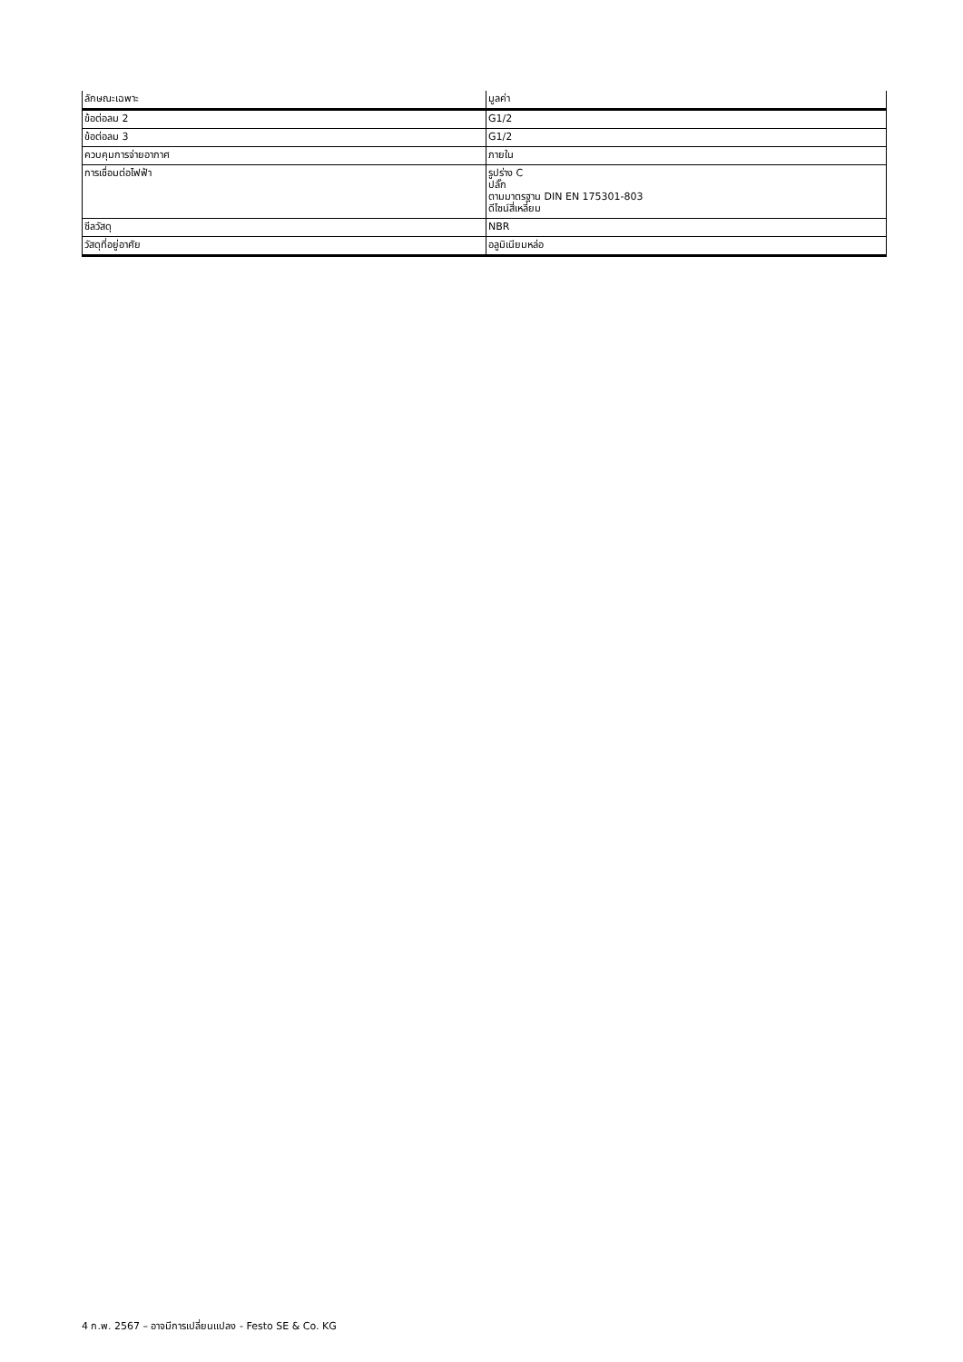| ลักษณะเฉพาะ | มูลค่า |
| --- | --- |
| ข้อต่อลม 2 | G1/2 |
| ข้อต่อลม 3 | G1/2 |
| ควบคุมการจ่ายอากาศ | ภายใน |
| การเชื่อมต่อไฟฟ้า | รูปร่าง C ปลั๊ก ตามมาตรฐาน DIN EN 175301-803 ดีไซน์สี่เหลี่ยม |
| ซีลวัสดุ | NBR |
| วัสดุที่อยู่อาศัย | อลูมิเนียมหล่อ |
4 ก.พ. 2567 – อาจมีการเปลี่ยนแปลง - Festo SE & Co. KG